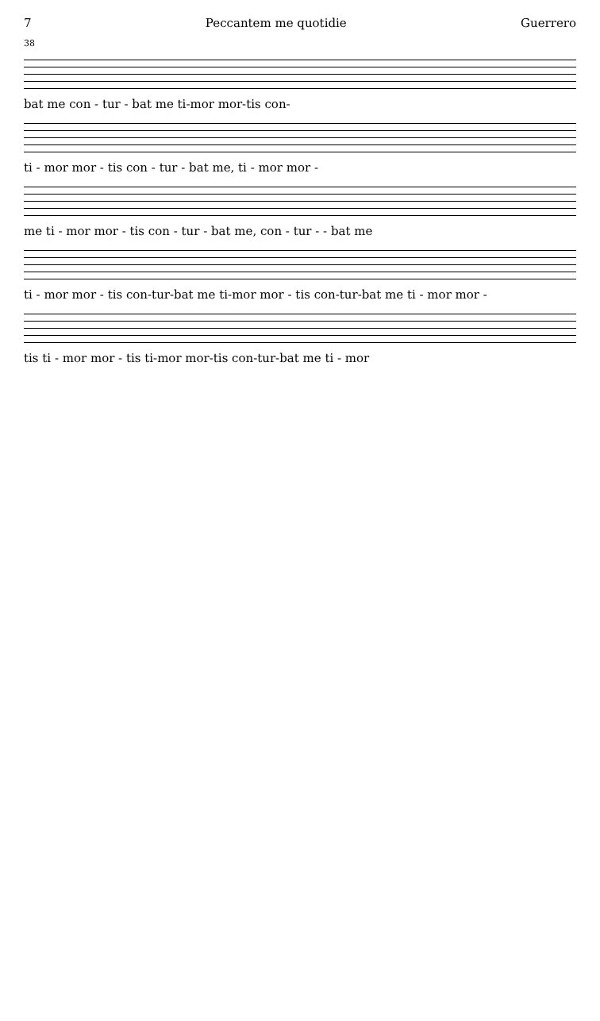7 Peccantem me quotidie Guerrero
38
bat me con - tur - bat me ti-mor mor-tis con-
ti - mor mor - tis con - tur - bat me, ti - mor mor -
me ti - mor mor - tis con - tur - bat me, con - tur - - bat me
ti - mor mor - tis con-tur-bat me ti-mor mor - tis con-tur-bat me ti - mor mor -
tis ti - mor mor - tis ti-mor mor-tis con-tur-bat me ti - mor